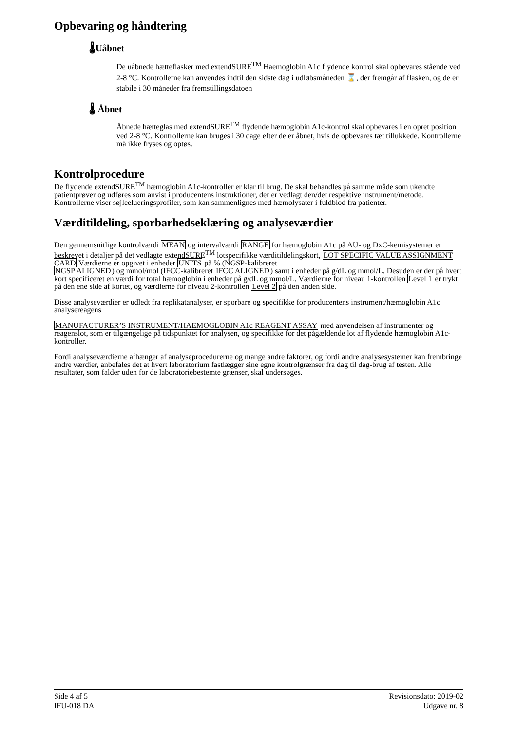Opbevaring og håndtering
🌡Uåbnet
De uåbnede hætteflasker med extendSURE<sup>TM</sup> Haemoglobin A1c flydende kontrol skal opbevares stående ved 2-8 °C. Kontrollerne kan anvendes indtil den sidste dag i udløbsmåneden ⌛, der fremgår af flasken, og de er stabile i 30 måneder fra fremstillingsdatoen
🌡 Åbnet
Åbnede hætteglas med extendSURE<sup>TM</sup> flydende hæmoglobin A1c-kontrol skal opbevares i en opret position ved 2-8 °C. Kontrollerne kan bruges i 30 dage efter de er åbnet, hvis de opbevares tæt tillukkede. Kontrollerne må ikke fryses og optøs.
Kontrolprocedure
De flydende extendSURE<sup>TM</sup> hæmoglobin A1c-kontroller er klar til brug. De skal behandles på samme måde som ukendte patientprøver og udføres som anvist i producentens instruktioner, der er vedlagt den/det respektive instrument/metode. Kontrollerne viser søjleelueringsprofiler, som kan sammenlignes med hæmolysater i fuldblod fra patienter.
Værditildeling, sporbarhedseklæring og analyseværdier
Den gennemsnitlige kontrolværdi MEAN og intervalværdi RANGE for hæmoglobin A1c på AU- og DxC-kemisystemer er beskrevet i detaljer på det vedlagte extendSURE<sup>TM</sup> lotspecifikke værditildelingskort, LOT SPECIFIC VALUE ASSIGNMENT CARD Værdierne er opgivet i enheder UNITS på % (NGSP-kalibreret
NGSP ALIGNED) og mmol/mol (IFCC-kalibreret IFCC ALIGNED) samt i enheder på g/dL og mmol/L. Desuden er der på hvert kort specificeret en værdi for total hæmoglobin i enheder på g/dL og mmol/L. Værdierne for niveau 1-kontrollen Level 1 er trykt på den ene side af kortet, og værdierne for niveau 2-kontrollen Level 2 på den anden side.
Disse analyseværdier er udledt fra replikatanalyser, er sporbare og specifikke for producentens instrument/hæmoglobin A1c analysereagens
MANUFACTURER’S INSTRUMENT/HAEMOGLOBIN A1c REAGENT ASSAY med anvendelsen af instrumenter og reagenslot, som er tilgængelige på tidspunktet for analysen, og specifikke for det pågældende lot af flydende hæmoglobin A1c-kontroller.
Fordi analyseværdierne afhænger af analyseprocedurerne og mange andre faktorer, og fordi andre analysesystemer kan frembringe andre værdier, anbefales det at hvert laboratorium fastlægger sine egne kontrolgrænser fra dag til dag-brug af testen. Alle resultater, som falder uden for de laboratoriebestemte grænser, skal undersøges.
Side 4 af 5
IFU-018 DA
Revisionsdato: 2019-02
Udgave nr. 8